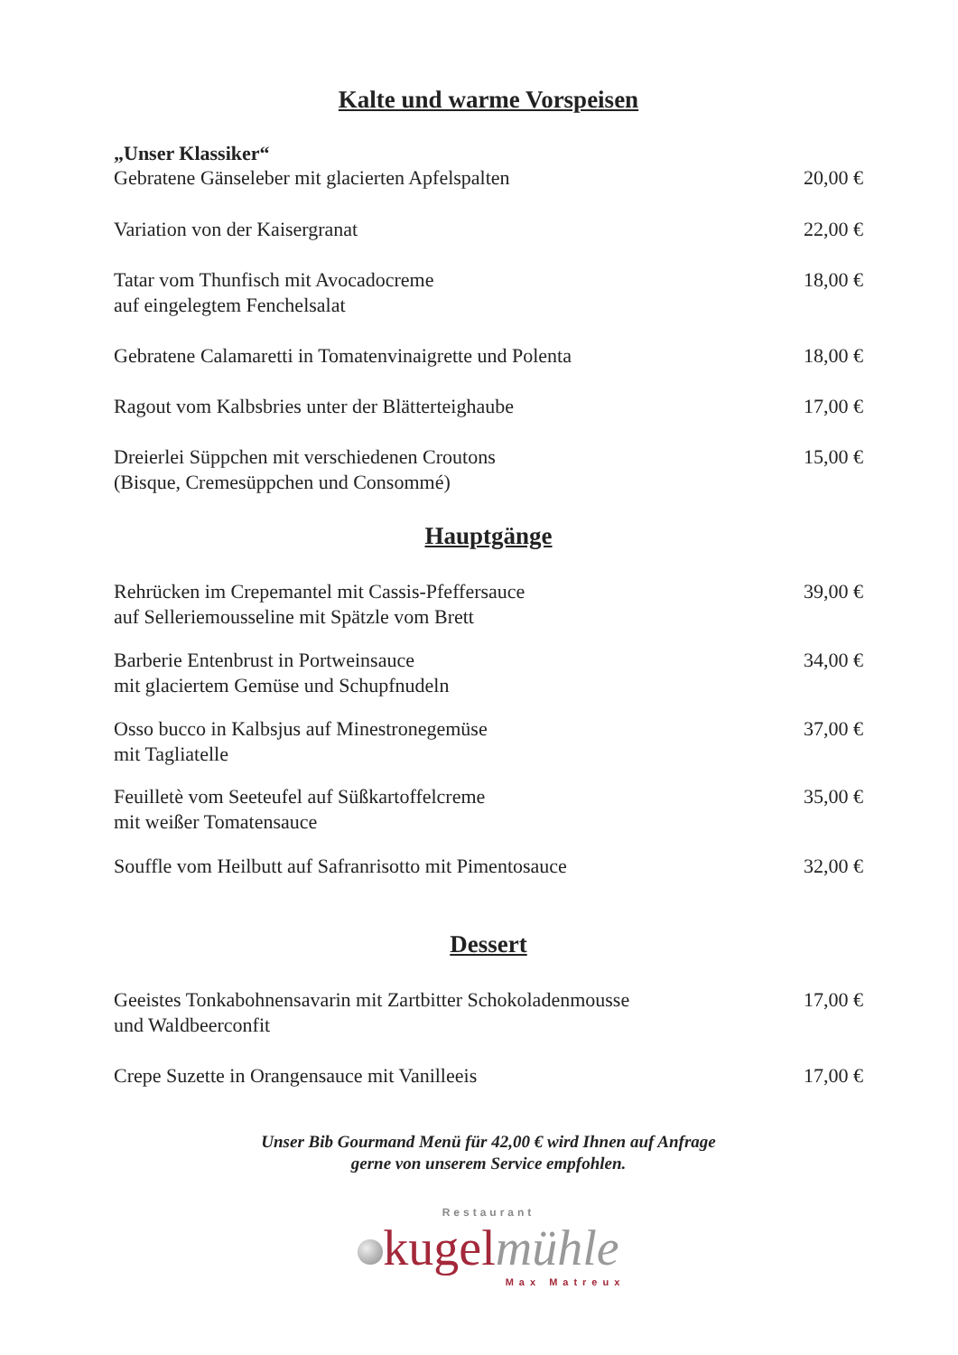Kalte und warme Vorspeisen
„Unser Klassiker“
Gebratene Gänseleber mit glacierten Apfelspalten 20,00 €
Variation von der Kaisergranat 22,00 €
Tatar vom Thunfisch mit Avocadocreme
auf eingelegtem Fenchelsalat 18,00 €
Gebratene Calamaretti in Tomatenvinaigrette und Polenta 18,00 €
Ragout vom Kalbsbries unter der Blätterteighaube 17,00 €
Dreierlei Süppchen mit verschiedenen Croutons
(Bisque, Cremesüppchen und Consommé) 15,00 €
Hauptgänge
Rehrücken im Crepemantel mit Cassis-Pfeffersauce
auf Selleriemousseline mit Spätzle vom Brett 39,00 €
Barberie Entenbrust in Portweinsauce
mit glaciertem Gemüse und Schupfnudeln 34,00 €
Osso bucco in Kalbsjus auf Minestronegemüse
mit Tagliatelle 37,00 €
Feuilletè vom Seeteufel auf Süßkartoffelcreme
mit weißer Tomatensauce 35,00 €
Souffle vom Heilbutt auf Safranrisotto mit Pimentosauce 32,00 €
Dessert
Geeistes Tonkabohnensavarin mit Zartbitter Schokoladenmousse
und Waldbeerconfit 17,00 €
Crepe Suzette in Orangensauce mit Vanilleeis 17,00 €
Unser Bib Gourmand Menü für 42,00 € wird Ihnen auf Anfrage
gerne von unserem Service empfohlen.
Restaurant
kugelmühle
Max Matreux